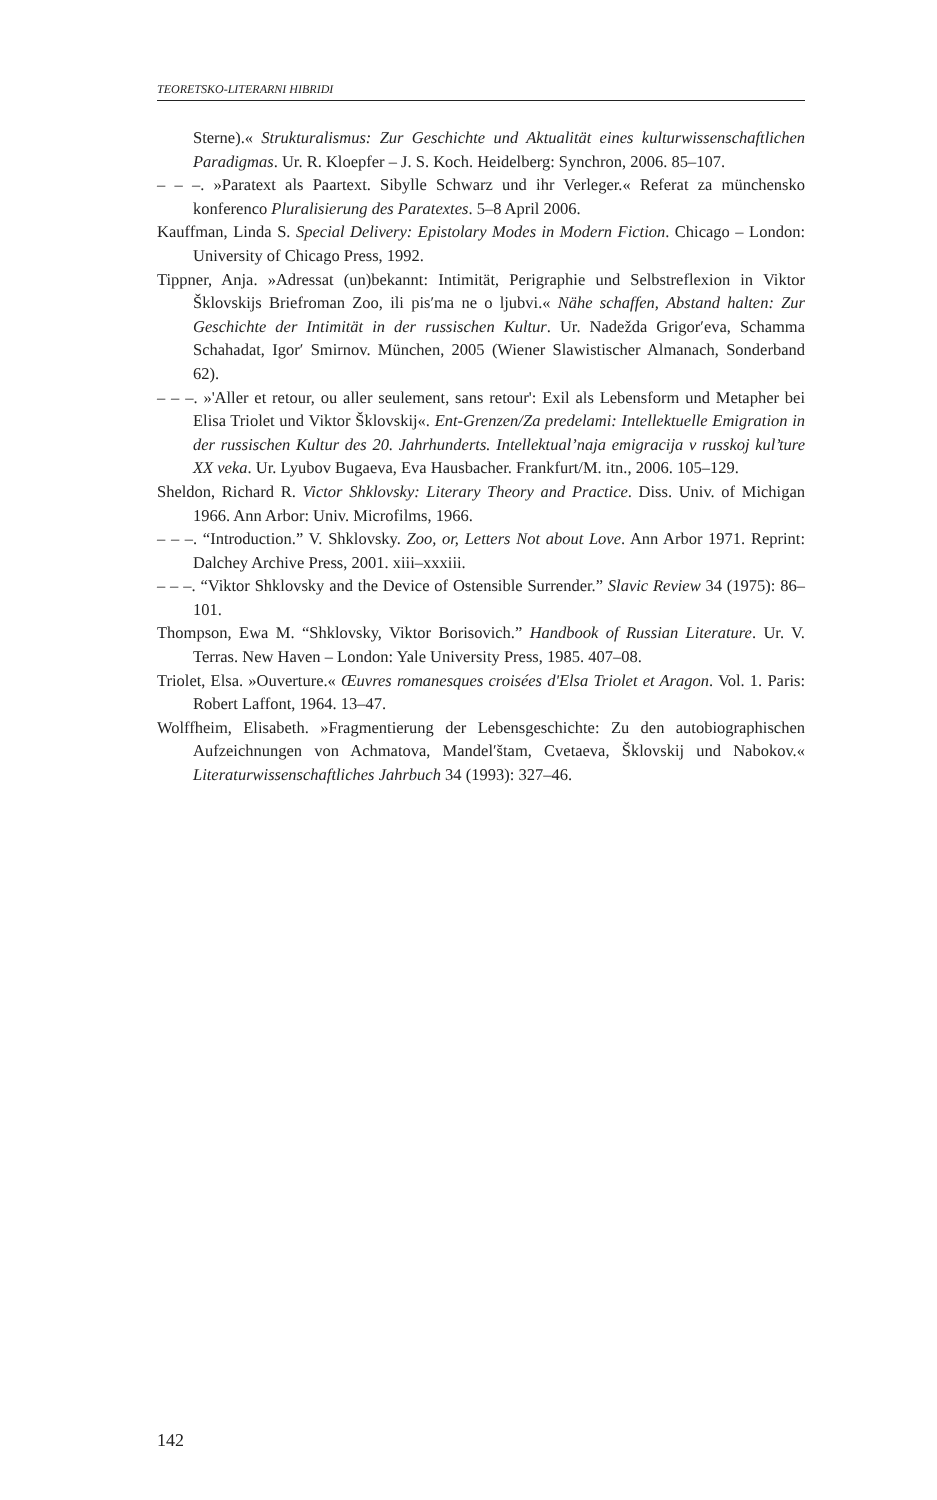TEORETSKO-LITERARNI HIBRIDI
Sterne).« Strukturalismus: Zur Geschichte und Aktualität eines kulturwissen­schaftlichen Paradigmas. Ur. R. Kloepfer – J. S. Koch. Heidelberg: Synchron, 2006. 85–107.
– – –. »Paratext als Paartext. Sibylle Schwarz und ihr Verleger.« Referat za münchensko konferenco Pluralisierung des Paratextes. 5–8 April 2006.
Kauffman, Linda S. Special Delivery: Epistolary Modes in Modern Fiction. Chicago – London: University of Chicago Press, 1992.
Tippner, Anja. »Adressat (un)bekannt: Intimität, Perigraphie und Selbstreflexion in Viktor Šklovskijs Briefroman Zoo, ili pis′ma ne o ljubvi.« Nähe schaffen, Abstand halten: Zur Geschichte der Intimität in der russischen Kultur. Ur. Nadežda Grigor′eva, Schamma Schahadat, Igor′ Smirnov. München, 2005 (Wiener Slawistischer Almanach, Sonderband 62).
– – –. »'Aller et retour, ou aller seulement, sans retour': Exil als Lebensform und Metapher bei Elisa Triolet und Viktor Šklovskij«. Ent-Grenzen/Za predelami: Intellektuelle Emigration in der russischen Kultur des 20. Jahrhunderts. Intel­lektual’naja emigracija v russkoj kul’ture XX veka. Ur. Lyubov Bugaeva, Eva Hausbacher. Frankfurt/M. itn., 2006. 105–129.
Sheldon, Richard R. Victor Shklovsky: Literary Theory and Practice. Diss. Univ. of Michigan 1966. Ann Arbor: Univ. Microfilms, 1966.
– – –. “Introduction.” V. Shklovsky. Zoo, or, Letters Not about Love. Ann Arbor 1971. Reprint: Dalchey Archive Press, 2001. xiii–xxxiii.
– – –. “Viktor Shklovsky and the Device of Ostensible Surrender.” Slavic Review 34 (1975): 86–101.
Thompson, Ewa M. “Shklovsky, Viktor Borisovich.” Handbook of Russian Literature. Ur. V. Terras. New Haven – London: Yale University Press, 1985. 407–08.
Triolet, Elsa. »Ouverture.« Œuvres romanesques croisées d'Elsa Triolet et Aragon. Vol. 1. Paris: Robert Laffont, 1964. 13–47.
Wolffheim, Elisabeth. »Fragmentierung der Lebensgeschichte: Zu den autobiogra­phischen Aufzeichnungen von Achmatova, Mandel′štam, Cvetaeva, Šklovskij und Nabokov.« Literaturwissenschaftliches Jahrbuch 34 (1993): 327–46.
142